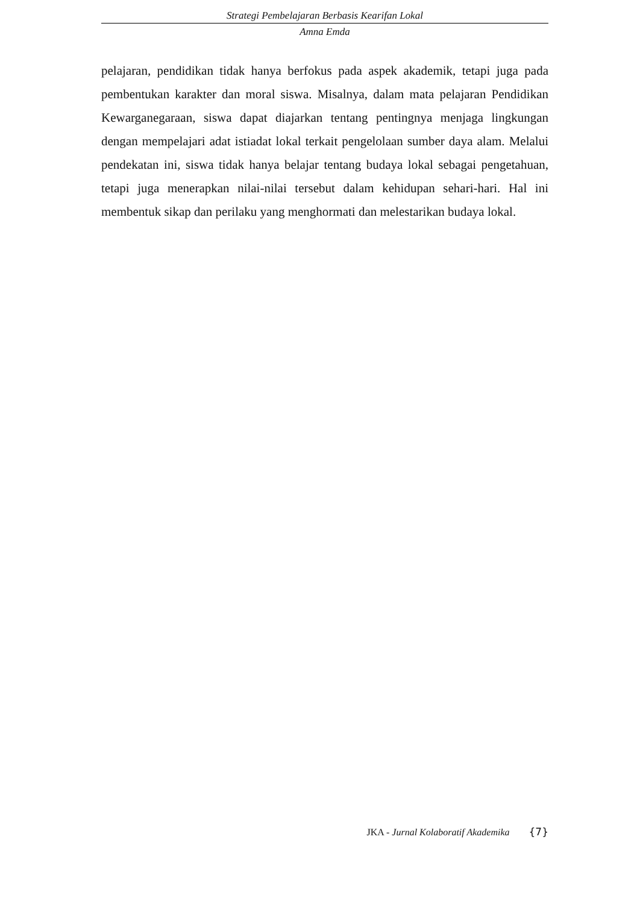Strategi Pembelajaran Berbasis Kearifan Lokal
Amna Emda
pelajaran, pendidikan tidak hanya berfokus pada aspek akademik, tetapi juga pada pembentukan karakter dan moral siswa. Misalnya, dalam mata pelajaran Pendidikan Kewarganegaraan, siswa dapat diajarkan tentang pentingnya menjaga lingkungan dengan mempelajari adat istiadat lokal terkait pengelolaan sumber daya alam. Melalui pendekatan ini, siswa tidak hanya belajar tentang budaya lokal sebagai pengetahuan, tetapi juga menerapkan nilai-nilai tersebut dalam kehidupan sehari-hari. Hal ini membentuk sikap dan perilaku yang menghormati dan melestarikan budaya lokal.
JKA - Jurnal Kolaboratif Akademika {7}